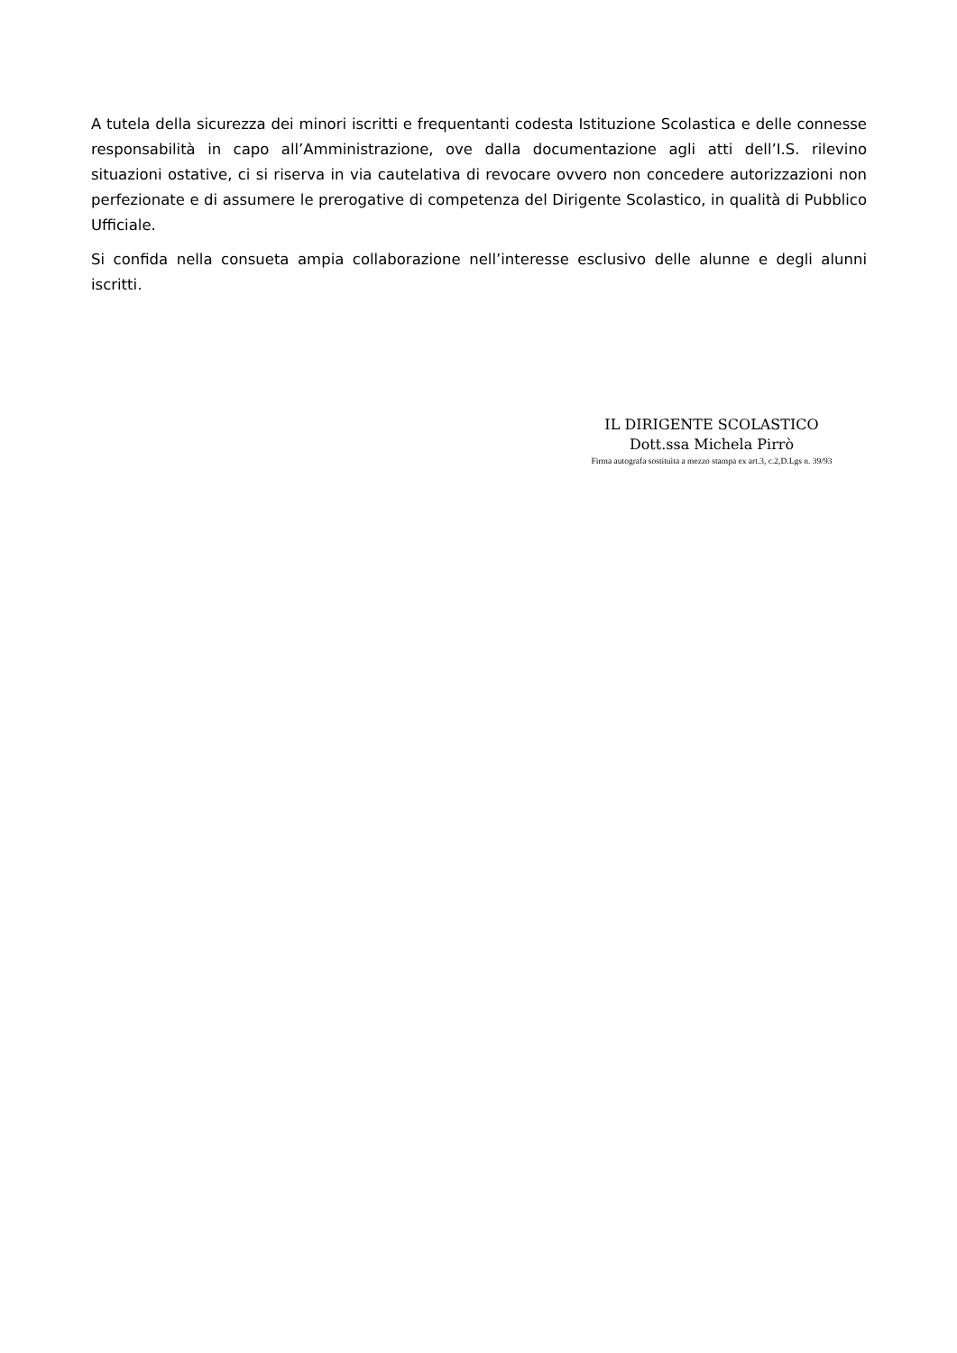A tutela della sicurezza dei minori iscritti e frequentanti codesta Istituzione Scolastica e delle connesse responsabilità in capo all’Amministrazione, ove dalla documentazione agli atti dell’I.S. rilevino situazioni ostative, ci si riserva in via cautelativa di revocare ovvero non concedere autorizzazioni non perfezionate e di assumere le prerogative di competenza del Dirigente Scolastico, in qualità di Pubblico Ufficiale.
Si confida nella consueta ampia collaborazione nell’interesse esclusivo delle alunne e degli alunni iscritti.
IL DIRIGENTE SCOLASTICO
Dott.ssa Michela Pirrò
Firma autografa sostituita a mezzo stampa ex art.3, c.2,D.Lgs n. 39/93